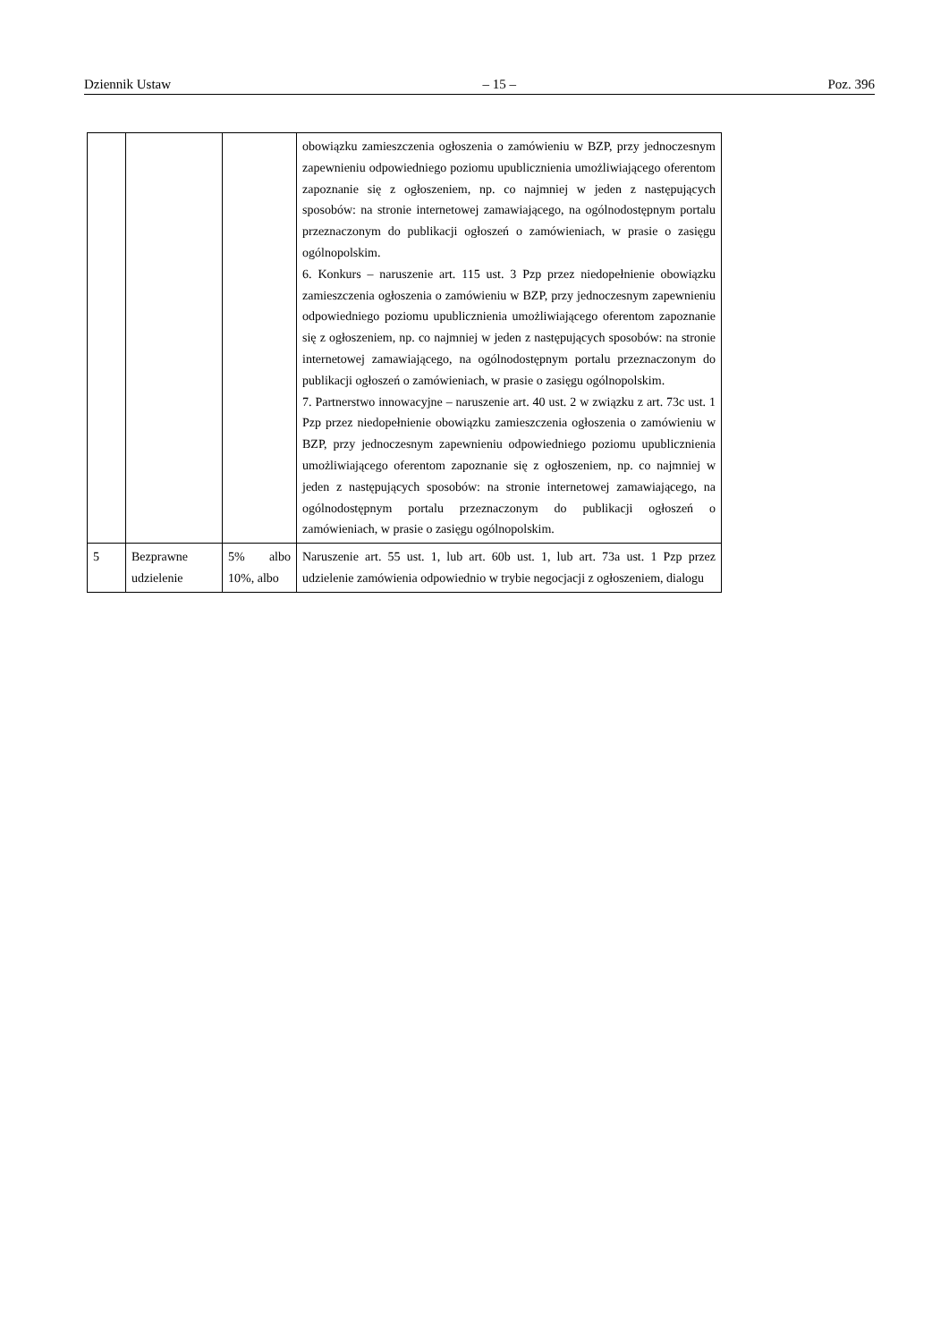Dziennik Ustaw – 15 – Poz. 396
| | | | obowiązku zamieszczenia ogłoszenia o zamówieniu w BZP, przy jednoczesnym zapewnieniu odpowiedniego poziomu upublicznienia umożliwiającego oferentom zapoznanie się z ogłoszeniem, np. co najmniej w jeden z następujących sposobów: na stronie internetowej zamawiającego, na ogólnodostępnym portalu przeznaczonym do publikacji ogłoszeń o zamówieniach, w prasie o zasięgu ogólnopolskim. 6. Konkurs – naruszenie art. 115 ust. 3 Pzp przez niedopełnienie obowiązku zamieszczenia ogłoszenia o zamówieniu w BZP, przy jednoczesnym zapewnieniu odpowiedniego poziomu upublicznienia umożliwiającego oferentom zapoznanie się z ogłoszeniem, np. co najmniej w jeden z następujących sposobów: na stronie internetowej zamawiającego, na ogólnodostępnym portalu przeznaczonym do publikacji ogłoszeń o zamówieniach, w prasie o zasięgu ogólnopolskim. 7. Partnerstwo innowacyjne – naruszenie art. 40 ust. 2 w związku z art. 73c ust. 1 Pzp przez niedopełnienie obowiązku zamieszczenia ogłoszenia o zamówieniu w BZP, przy jednoczesnym zapewnieniu odpowiedniego poziomu upublicznienia umożliwiającego oferentom zapoznanie się z ogłoszeniem, np. co najmniej w jeden z następujących sposobów: na stronie internetowej zamawiającego, na ogólnodostępnym portalu przeznaczonym do publikacji ogłoszeń o zamówieniach, w prasie o zasięgu ogólnopolskim. |
| 5 | Bezprawne udzielenie | 5% albo 10%, albo | Naruszenie art. 55 ust. 1, lub art. 60b ust. 1, lub art. 73a ust. 1 Pzp przez udzielenie zamówienia odpowiednio w trybie negocjacji z ogłoszeniem, dialogu |